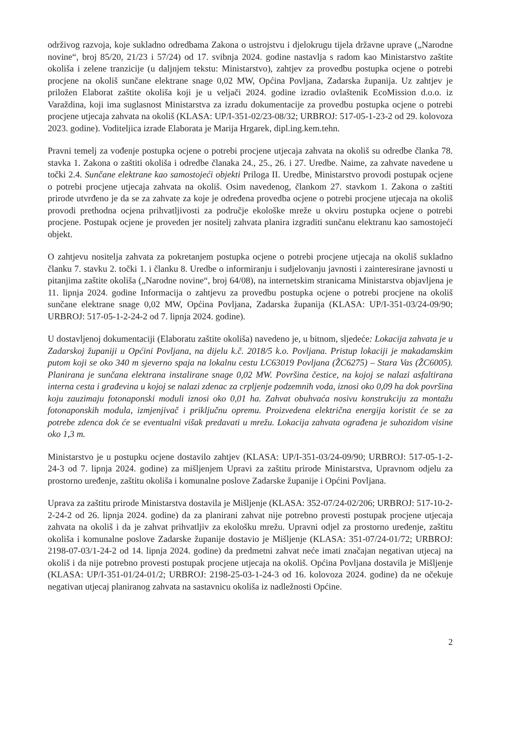održivog razvoja, koje sukladno odredbama Zakona o ustrojstvu i djelokrugu tijela državne uprave („Narodne novine“, broj 85/20, 21/23 i 57/24) od 17. svibnja 2024. godine nastavlja s radom kao Ministarstvo zaštite okoliša i zelene tranzicije (u daljnjem tekstu: Ministarstvo), zahtjev za provedbu postupka ocjene o potrebi procjene na okoliš sunčane elektrane snage 0,02 MW, Općina Povljana, Zadarska županija. Uz zahtjev je priložen Elaborat zaštite okoliša koji je u veljači 2024. godine izradio ovlaštenik EcoMission d.o.o. iz Varaždina, koji ima suglasnost Ministarstva za izradu dokumentacije za provedbu postupka ocjene o potrebi procjene utjecaja zahvata na okoliš (KLASA: UP/I-351-02/23-08/32; URBROJ: 517-05-1-23-2 od 29. kolovoza 2023. godine). Voditeljica izrade Elaborata je Marija Hrgarek, dipl.ing.kem.tehn.
Pravni temelj za vođenje postupka ocjene o potrebi procjene utjecaja zahvata na okoliš su odredbe članka 78. stavka 1. Zakona o zaštiti okoliša i odredbe članaka 24., 25., 26. i 27. Uredbe. Naime, za zahvate navedene u točki 2.4. Sunčane elektrane kao samostojeći objekti Priloga II. Uredbe, Ministarstvo provodi postupak ocjene o potrebi procjene utjecaja zahvata na okoliš. Osim navedenog, člankom 27. stavkom 1. Zakona o zaštiti prirode utvrđeno je da se za zahvate za koje je određena provedba ocjene o potrebi procjene utjecaja na okoliš provodi prethodna ocjena prihvatljivosti za područje ekološke mreže u okviru postupka ocjene o potrebi procjene. Postupak ocjene je proveden jer nositelj zahvata planira izgraditi sunčanu elektranu kao samostojeći objekt.
O zahtjevu nositelja zahvata za pokretanjem postupka ocjene o potrebi procjene utjecaja na okoliš sukladno članku 7. stavku 2. točki 1. i članku 8. Uredbe o informiranju i sudjelovanju javnosti i zainteresirane javnosti u pitanjima zaštite okoliša („Narodne novine“, broj 64/08), na internetskim stranicama Ministarstva objavljena je 11. lipnja 2024. godine Informacija o zahtjevu za provedbu postupka ocjene o potrebi procjene na okoliš sunčane elektrane snage 0,02 MW, Općina Povljana, Zadarska županija (KLASA: UP/I-351-03/24-09/90; URBROJ: 517-05-1-2-24-2 od 7. lipnja 2024. godine).
U dostavljenoj dokumentaciji (Elaboratu zaštite okoliša) navedeno je, u bitnom, sljedeće: Lokacija zahvata je u Zadarskoj županiji u Općini Povljana, na dijelu k.č. 2018/5 k.o. Povljana. Pristup lokaciji je makadamskim putom koji se oko 340 m sjeverno spaja na lokalnu cestu LC63019 Povljana (ŽC6275) – Stara Vas (ŽC6005). Planirana je sunčana elektrana instalirane snage 0,02 MW. Površina čestice, na kojoj se nalazi asfaltirana interna cesta i građevina u kojoj se nalazi zdenac za crpljenje podzemnih voda, iznosi oko 0,09 ha dok površina koju zauzimaju fotonaponski moduli iznosi oko 0,01 ha. Zahvat obuhvaća nosivu konstrukciju za montažu fotonaponskih modula, izmjenjivač i priključnu opremu. Proizvedena električna energija koristit će se za potrebe zdenca dok će se eventualni višak predavati u mrežu. Lokacija zahvata ograđena je suhozidom visine oko 1,3 m.
Ministarstvo je u postupku ocjene dostavilo zahtjev (KLASA: UP/I-351-03/24-09/90; URBROJ: 517-05-1-2-24-3 od 7. lipnja 2024. godine) za mišljenjem Upravi za zaštitu prirode Ministarstva, Upravnom odjelu za prostorno uređenje, zaštitu okoliša i komunalne poslove Zadarske županije i Općini Povljana.
Uprava za zaštitu prirode Ministarstva dostavila je Mišljenje (KLASA: 352-07/24-02/206; URBROJ: 517-10-2-2-24-2 od 26. lipnja 2024. godine) da za planirani zahvat nije potrebno provesti postupak procjene utjecaja zahvata na okoliš i da je zahvat prihvatljiv za ekološku mrežu. Upravni odjel za prostorno uređenje, zaštitu okoliša i komunalne poslove Zadarske županije dostavio je Mišljenje (KLASA: 351-07/24-01/72; URBROJ: 2198-07-03/1-24-2 od 14. lipnja 2024. godine) da predmetni zahvat neće imati značajan negativan utjecaj na okoliš i da nije potrebno provesti postupak procjene utjecaja na okoliš. Općina Povljana dostavila je Mišljenje (KLASA: UP/I-351-01/24-01/2; URBROJ: 2198-25-03-1-24-3 od 16. kolovoza 2024. godine) da ne očekuje negativan utjecaj planiranog zahvata na sastavnicu okoliša iz nadležnosti Općine.
2